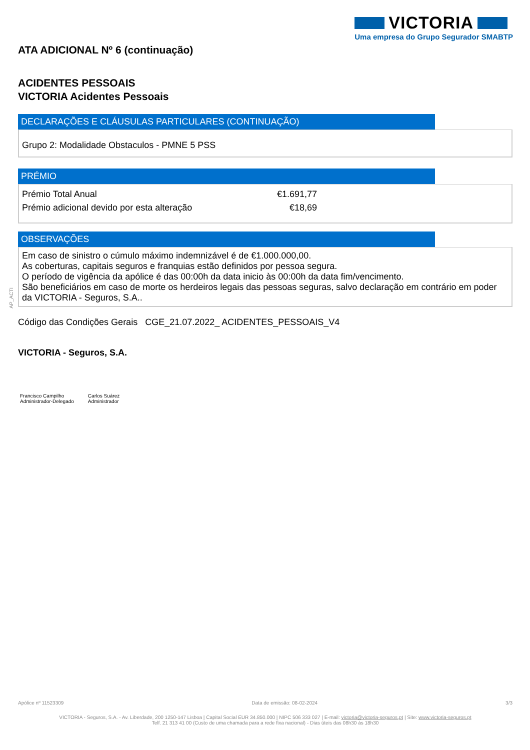VICTORIA
Uma empresa do Grupo Segurador SMABTP
AP_ACTI
ATA ADICIONAL Nº 6 (continuação)
ACIDENTES PESSOAIS
VICTORIA Acidentes Pessoais
DECLARAÇÕES E CLÁUSULAS PARTICULARES (CONTINUAÇÃO)
Grupo 2: Modalidade Obstaculos - PMNE 5 PSS
PRÉMIO
| Prémio Total Anual | €1.691,77 |
| Prémio adicional devido por esta alteração | €18,69 |
OBSERVAÇÕES
Em caso de sinistro o cúmulo máximo indemnizável é de €1.000.000,00.
As coberturas, capitais seguros e franquias estão definidos por pessoa segura.
O período de vigência da apólice é das 00:00h da data inicio às 00:00h da data fim/vencimento.
São beneficiários em caso de morte os herdeiros legais das pessoas seguras, salvo declaração em contrário em poder da VICTORIA - Seguros, S.A..
Código das Condições Gerais CGE_21.07.2022_ ACIDENTES_PESSOAIS_V4
VICTORIA - Seguros, S.A.
Francisco Campilho
Administrador-Delegado
Carlos Suárez
Administrador
Apólice nº 11523309 Data de emissão: 08-02-2024 3/3
VICTORIA - Seguros, S.A. - Av. Liberdade, 200 1250-147 Lisboa | Capital Social EUR 34.850.000 | NIPC 506 333 027 | E-mail: victoria@victoria-seguros.pt | Site: www.victoria-seguros.pt
Telf. 21 313 41 00 (Custo de uma chamada para a rede fixa nacional) - Dias úteis das 08h30 às 18h30